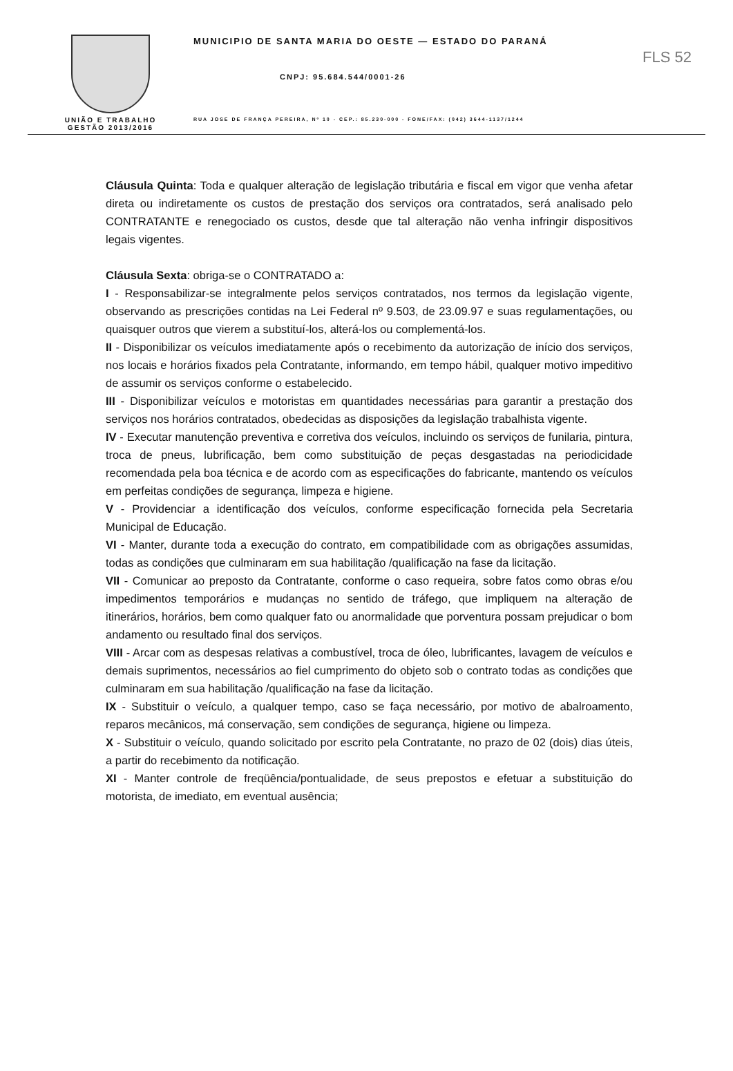UNIÃO E TRABALHO
GESTÃO 2013/2016
MUNICIPIO DE SANTA MARIA DO OESTE — ESTADO DO PARANÁ
CNPJ: 95.684.544/0001-26
RUA JOSE DE FRANÇA PEREIRA, Nº 10 - CEP.: 85.230-000 - FONE/FAX: (042) 3644-1137/1244
FLS 52
Cláusula Quinta: Toda e qualquer alteração de legislação tributária e fiscal em vigor que venha afetar direta ou indiretamente os custos de prestação dos serviços ora contratados, será analisado pelo CONTRATANTE e renegociado os custos, desde que tal alteração não venha infringir dispositivos legais vigentes.
Cláusula Sexta: obriga-se o CONTRATADO a:
I - Responsabilizar-se integralmente pelos serviços contratados, nos termos da legislação vigente, observando as prescrições contidas na Lei Federal nº 9.503, de 23.09.97 e suas regulamentações, ou quaisquer outros que vierem a substituí-los, alterá-los ou complementá-los.
II - Disponibilizar os veículos imediatamente após o recebimento da autorização de início dos serviços, nos locais e horários fixados pela Contratante, informando, em tempo hábil, qualquer motivo impeditivo de assumir os serviços conforme o estabelecido.
III - Disponibilizar veículos e motoristas em quantidades necessárias para garantir a prestação dos serviços nos horários contratados, obedecidas as disposições da legislação trabalhista vigente.
IV - Executar manutenção preventiva e corretiva dos veículos, incluindo os serviços de funilaria, pintura, troca de pneus, lubrificação, bem como substituição de peças desgastadas na periodicidade recomendada pela boa técnica e de acordo com as especificações do fabricante, mantendo os veículos em perfeitas condições de segurança, limpeza e higiene.
V - Providenciar a identificação dos veículos, conforme especificação fornecida pela Secretaria Municipal de Educação.
VI - Manter, durante toda a execução do contrato, em compatibilidade com as obrigações assumidas, todas as condições que culminaram em sua habilitação /qualificação na fase da licitação.
VII - Comunicar ao preposto da Contratante, conforme o caso requeira, sobre fatos como obras e/ou impedimentos temporários e mudanças no sentido de tráfego, que impliquem na alteração de itinerários, horários, bem como qualquer fato ou anormalidade que porventura possam prejudicar o bom andamento ou resultado final dos serviços.
VIII - Arcar com as despesas relativas a combustível, troca de óleo, lubrificantes, lavagem de veículos e demais suprimentos, necessários ao fiel cumprimento do objeto sob o contrato todas as condições que culminaram em sua habilitação /qualificação na fase da licitação.
IX - Substituir o veículo, a qualquer tempo, caso se faça necessário, por motivo de abalroamento, reparos mecânicos, má conservação, sem condições de segurança, higiene ou limpeza.
X - Substituir o veículo, quando solicitado por escrito pela Contratante, no prazo de 02 (dois) dias úteis, a partir do recebimento da notificação.
XI - Manter controle de freqüência/pontualidade, de seus prepostos e efetuar a substituição do motorista, de imediato, em eventual ausência;